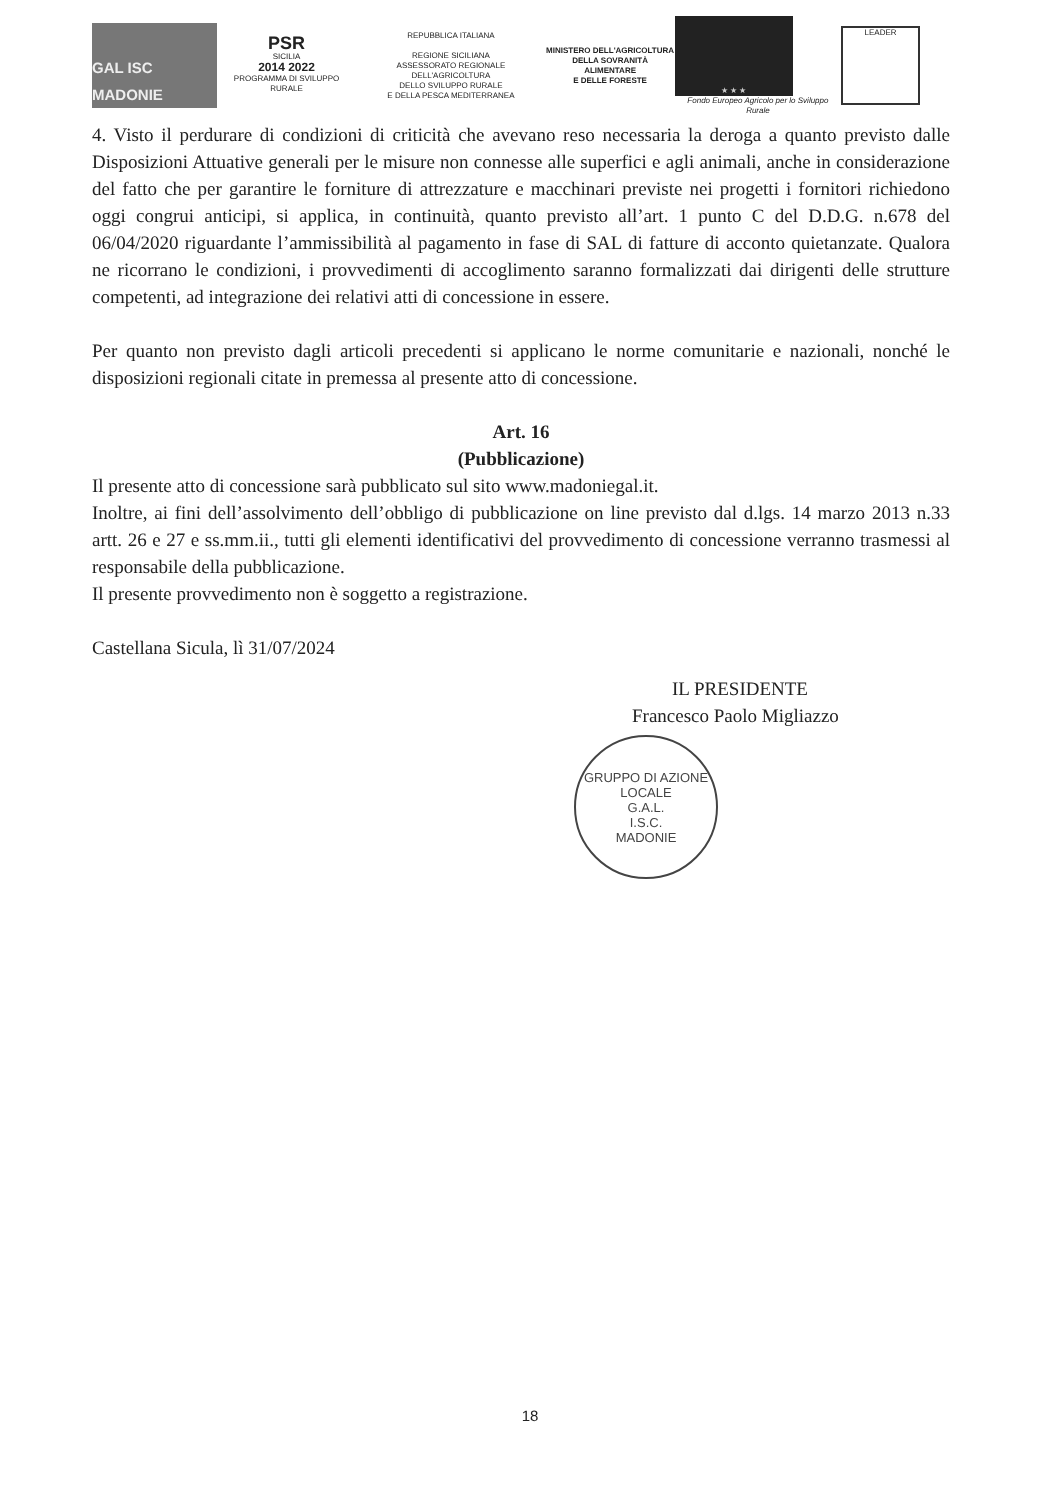GAL ISC MADONIE
PSR
SICILIA
2014 2022
PROGRAMMA DI SVILUPPO RURALE
REPUBBLICA ITALIANA
REGIONE SICILIANA
ASSESSORATO REGIONALE DELL'AGRICOLTURA
DELLO SVILUPPO RURALE
E DELLA PESCA MEDITERRANEA
MINISTERO DELL'AGRICOLTURA
DELLA SOVRANITÀ ALIMENTARE
E DELLE FORESTE
★ ★ ★
Fondo Europeo Agricolo per lo Sviluppo Rurale
LEADER
4. Visto il perdurare di condizioni di criticità che avevano reso necessaria la deroga a quanto previsto dalle Disposizioni Attuative generali per le misure non connesse alle superfici e agli animali, anche in considerazione del fatto che per garantire le forniture di attrezzature e macchinari previste nei progetti i fornitori richiedono oggi congrui anticipi, si applica, in continuità, quanto previsto all’art. 1 punto C del D.D.G. n.678 del 06/04/2020 riguardante l’ammissibilità al pagamento in fase di SAL di fatture di acconto quietanzate. Qualora ne ricorrano le condizioni, i provvedimenti di accoglimento saranno formalizzati dai dirigenti delle strutture competenti, ad integrazione dei relativi atti di concessione in essere.
Per quanto non previsto dagli articoli precedenti si applicano le norme comunitarie e nazionali, nonché le disposizioni regionali citate in premessa al presente atto di concessione.
Art. 16
(Pubblicazione)
Il presente atto di concessione sarà pubblicato sul sito www.madoniegal.it.
Inoltre, ai fini dell’assolvimento dell’obbligo di pubblicazione on line previsto dal d.lgs. 14 marzo 2013 n.33 artt. 26 e 27 e ss.mm.ii., tutti gli elementi identificativi del provvedimento di concessione verranno trasmessi al responsabile della pubblicazione.
Il presente provvedimento non è soggetto a registrazione.
Castellana Sicula, lì 31/07/2024
IL PRESIDENTE
Francesco Paolo Migliazzo
GRUPPO DI AZIONE LOCALE
G.A.L.
I.S.C.
MADONIE
18